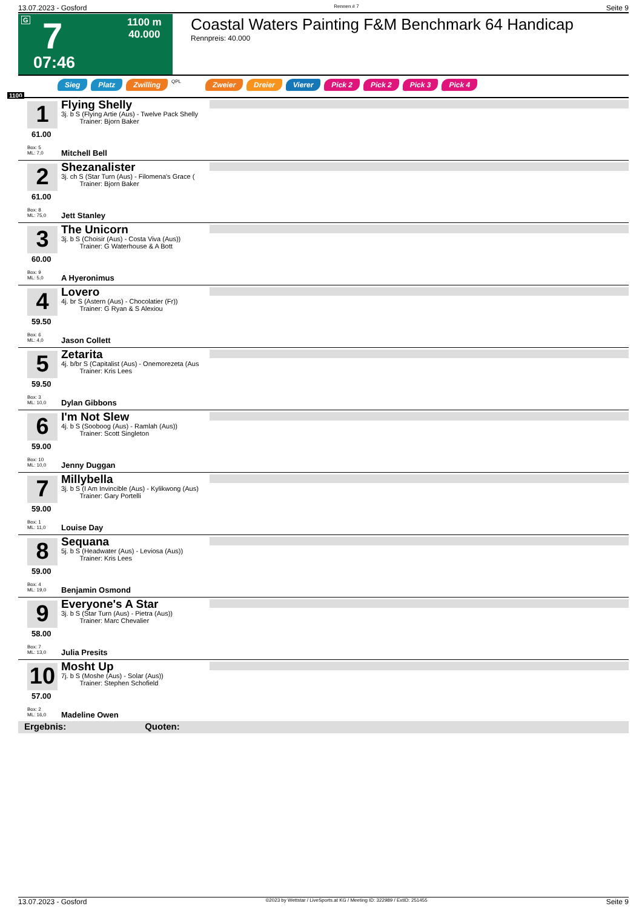13.07.2023 - Gosford Rennen # 7 Seite 9
G 7
1100 m
40.000
07:46
Coastal Waters Painting F&M Benchmark 64 Handicap
Rennpreis: 40.000
Sieg Platz Zwilling QPL Zweier Dreier Vierer Pick 2 Pick 2 Pick 3 Pick 4
1100
1
61.00
Box: 5
ML: 7,0
Flying Shelly
3j. b S (Flying Artie (Aus) - Twelve Pack Shelly
Trainer: Bjorn Baker
Mitchell Bell
2
61.00
Box: 8
ML: 75,0
Shezanalister
3j. ch S (Star Turn (Aus) - Filomena's Grace (
Trainer: Bjorn Baker
Jett Stanley
3
60.00
Box: 9
ML: 5,0
The Unicorn
3j. b S (Choisir (Aus) - Costa Viva (Aus))
Trainer: G Waterhouse & A Bott
A Hyeronimus
4
59.50
Box: 6
ML: 4,0
Lovero
4j. br S (Astern (Aus) - Chocolatier (Fr))
Trainer: G Ryan & S Alexiou
Jason Collett
5
59.50
Box: 3
ML: 10,0
Zetarita
4j. b/br S (Capitalist (Aus) - Onemorezeta (Aus
Trainer: Kris Lees
Dylan Gibbons
6
59.00
Box: 10
ML: 10,0
I'm Not Slew
4j. b S (Sooboog (Aus) - Ramlah (Aus))
Trainer: Scott Singleton
Jenny Duggan
7
59.00
Box: 1
ML: 11,0
Millybella
3j. b S (I Am Invincible (Aus) - Kylikwong (Aus)
Trainer: Gary Portelli
Louise Day
8
59.00
Box: 4
ML: 19,0
Sequana
5j. b S (Headwater (Aus) - Leviosa (Aus))
Trainer: Kris Lees
Benjamin Osmond
9
58.00
Box: 7
ML: 13,0
Everyone's A Star
3j. b S (Star Turn (Aus) - Pietra (Aus))
Trainer: Marc Chevalier
Julia Presits
10
57.00
Box: 2
ML: 16,0
Mosht Up
7j. b S (Moshe (Aus) - Solar (Aus))
Trainer: Stephen Schofield
Madeline Owen
Ergebnis: Quoten:
13.07.2023 - Gosford ©2023 by Wettstar / LiveSports.at KG / Meeting ID: 322989 / ExtID: 251455 Seite 9